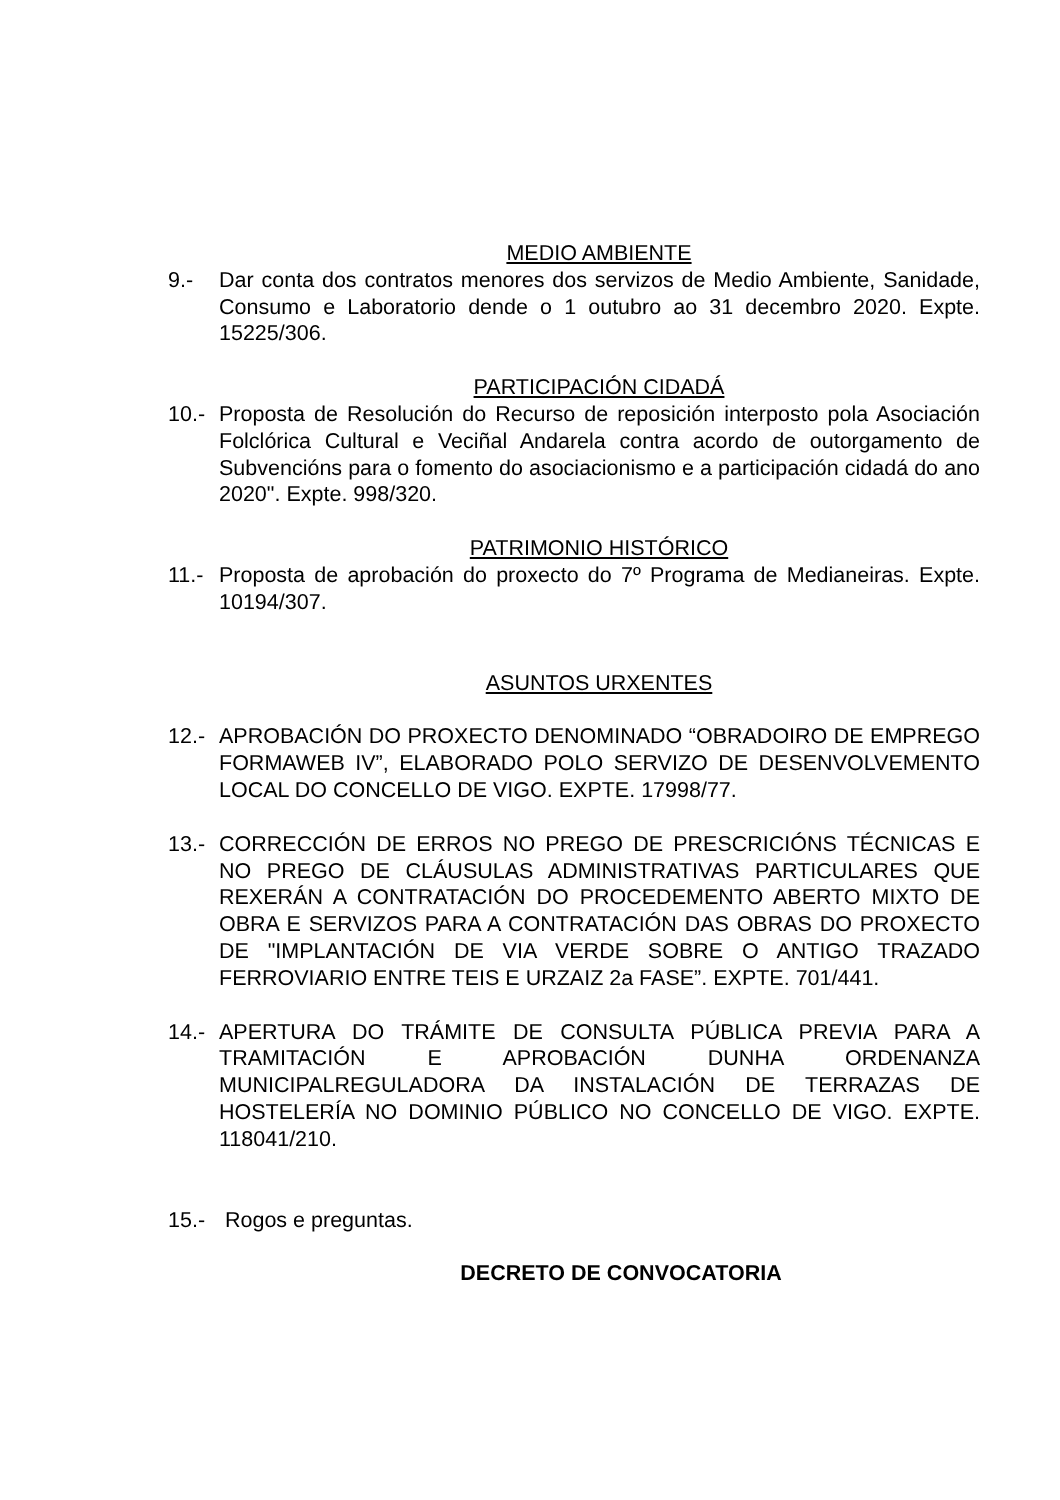MEDIO AMBIENTE
9.- Dar conta dos contratos menores dos servizos de Medio Ambiente, Sanidade, Consumo e Laboratorio dende o 1 outubro ao 31 decembro 2020. Expte. 15225/306.
PARTICIPACIÓN CIDADÁ
10.- Proposta de Resolución do Recurso de reposición interposto pola Asociación Folclórica Cultural e Veciñal Andarela contra acordo de outorgamento de Subvencións para o fomento do asociacionismo e a participación cidadá do ano 2020". Expte. 998/320.
PATRIMONIO HISTÓRICO
11.- Proposta de aprobación do proxecto do 7º Programa de Medianeiras. Expte. 10194/307.
ASUNTOS URXENTES
12.- APROBACIÓN DO PROXECTO DENOMINADO “OBRADOIRO DE EMPREGO FORMAWEB IV”, ELABORADO POLO SERVIZO DE DESENVOLVEMENTO LOCAL DO CONCELLO DE VIGO. EXPTE. 17998/77.
13.- CORRECCIÓN DE ERROS NO PREGO DE PRESCRICIÓNS TÉCNICAS E NO PREGO DE CLÁUSULAS ADMINISTRATIVAS PARTICULARES QUE REXERÁN A CONTRATACIÓN DO PROCEDEMENTO ABERTO MIXTO DE OBRA E SERVIZOS PARA A CONTRATACIÓN DAS OBRAS DO PROXECTO DE "IMPLANTACIÓN DE VIA VERDE SOBRE O ANTIGO TRAZADO FERROVIARIO ENTRE TEIS E URZAIZ 2a FASE”. EXPTE. 701/441.
14.- APERTURA DO TRÁMITE DE CONSULTA PÚBLICA PREVIA PARA A TRAMITACIÓN E APROBACIÓN DUNHA ORDENANZA MUNICIPALREGULADORA DA INSTALACIÓN DE TERRAZAS DE HOSTELERÍA NO DOMINIO PÚBLICO NO CONCELLO DE VIGO. EXPTE. 118041/210.
15.- Rogos e preguntas.
DECRETO DE CONVOCATORIA